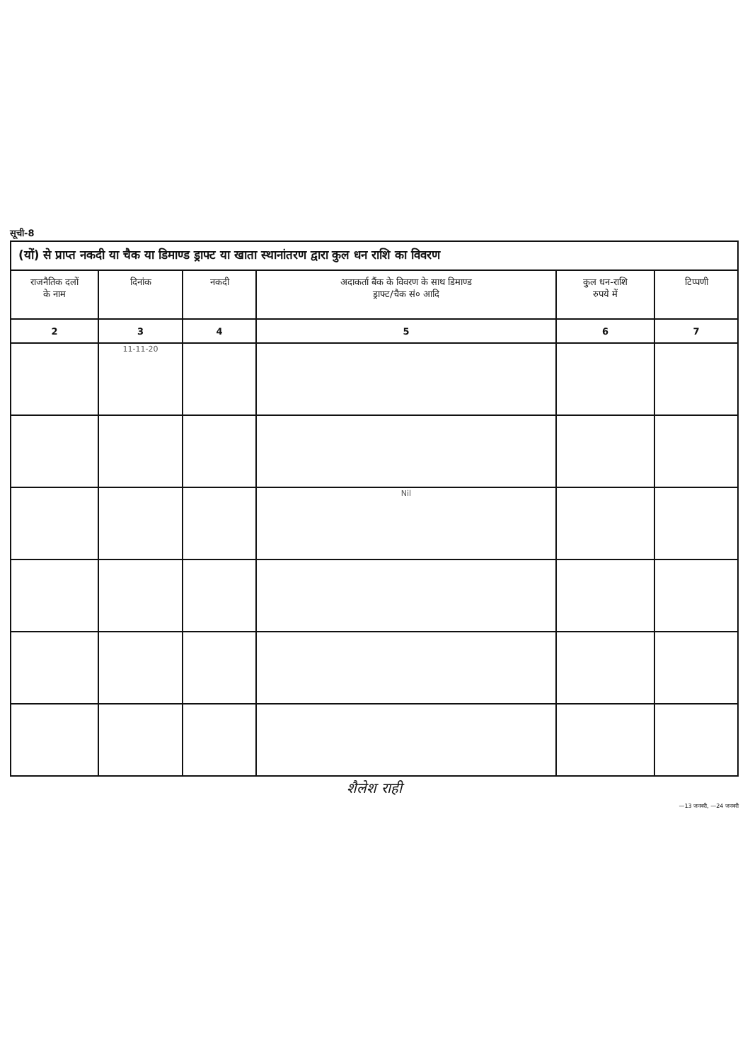सूची-8
(यों) से प्राप्त नकदी या चैक या डिमाण्ड ड्राफ्ट या खाता स्थानांतरण द्वारा कुल धन राशि का विवरण
| राजनैतिक दलों के नाम | दिनांक | नकदी | अदाकर्ता बैंक के विवरण के साथ डिमाण्ड ड्राफ्ट/चैक सं० आदि | कुल धन-राशि रुपये में | टिप्पणी |
| --- | --- | --- | --- | --- | --- |
| 2 | 3 | 4 | 5 | 6 | 7 |
| | 11-11-20 | | | | |
| | | | Nil | | |
शैलेश राही
—13 जनवरी, —24 जनवरी